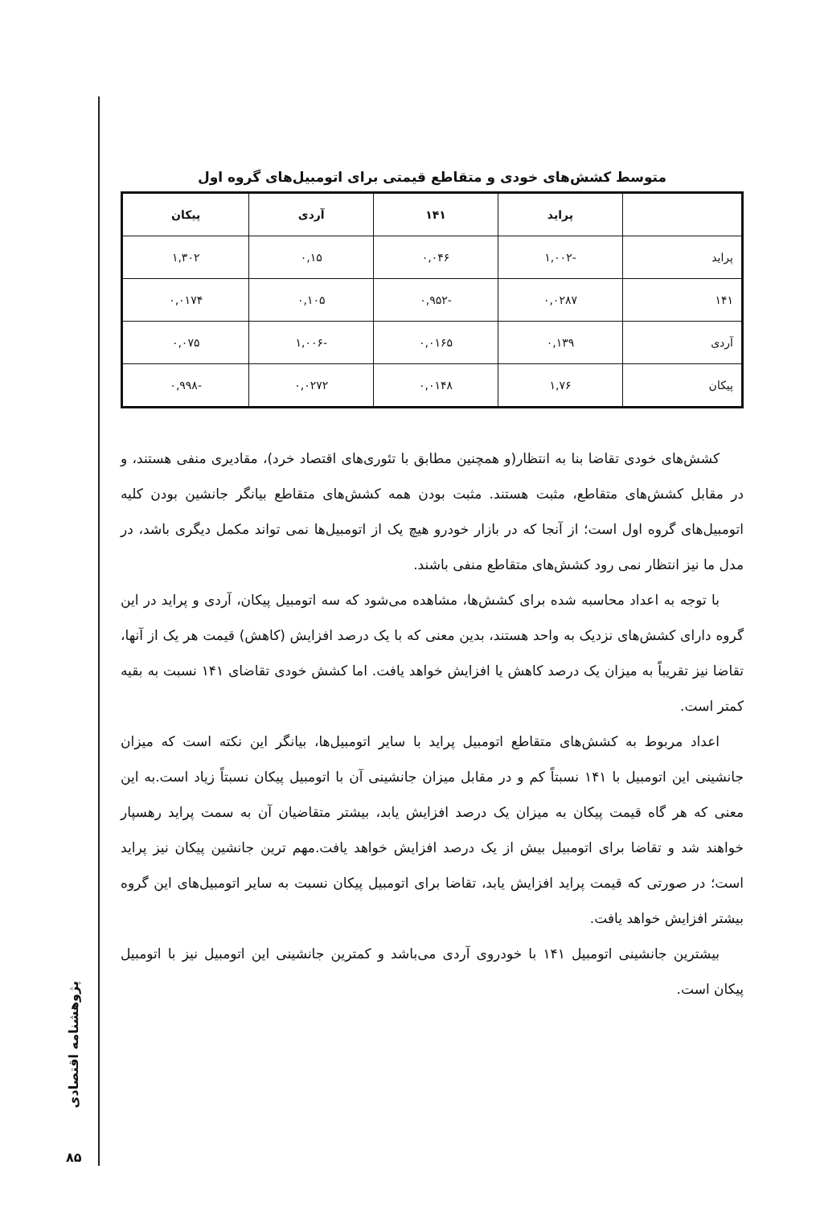متوسط کشش‌های خودی و متقاطع قیمتی برای اتومبیل‌های گروه اول
| | پراید | ۱۴۱ | آردی | پیکان |
| --- | --- | --- | --- | --- |
| پراید | -۱,۰۰۲ | ۰,۰۴۶ | ۰,۱۵ | ۱,۳۰۲ |
| ۱۴۱ | ۰,۰۲۸۷ | -۰,۹۵۲ | ۰,۱۰۵ | ۰,۰۱۷۴ |
| آردی | ۰,۱۳۹ | ۰,۰۱۶۵ | -۱,۰۰۶ | ۰,۰۷۵ |
| پیکان | ۱,۷۶ | ۰,۰۱۴۸ | ۰,۰۲۷۲ | -۰,۹۹۸ |
کشش‌های خودی تقاضا بنا به انتظار(و همچنین مطابق با تئوری‌های اقتصاد خرد)، مقادیری منفی هستند، و در مقابل کشش‌های متقاطع، مثبت هستند. مثبت بودن همه کشش‌های متقاطع بیانگر جانشین بودن کلیه اتومبیل‌های گروه اول است؛ از آنجا که در بازار خودرو هیچ یک از اتومبیل‌ها نمی تواند مکمل دیگری باشد، در مدل ما نیز انتظار نمی رود کشش‌های متقاطع منفی باشند.
با توجه به اعداد محاسبه شده برای کشش‌ها، مشاهده می‌شود که سه اتومبیل پیکان، آردی و پراید در این گروه دارای کشش‌های نزدیک به واحد هستند، بدین معنی که با یک درصد افزایش (کاهش) قیمت هر یک از آنها، تقاضا نیز تقریباً به میزان یک درصد کاهش یا افزایش خواهد یافت. اما کشش خودی تقاضای ۱۴۱ نسبت به بقیه کمتر است.
اعداد مربوط به کشش‌های متقاطع اتومبیل پراید با سایر اتومبیل‌ها، بیانگر این نکته است که میزان جانشینی این اتومبیل با ۱۴۱ نسبتاً کم و در مقابل میزان جانشینی آن با اتومبیل پیکان نسبتاً زیاد است.به این معنی که هر گاه قیمت پیکان به میزان یک درصد افزایش یابد، بیشتر متقاضیان آن به سمت پراید رهسپار خواهند شد و تقاضا برای اتومبیل بیش از یک درصد افزایش خواهد یافت.مهم ترین جانشین پیکان نیز پراید است؛ در صورتی که قیمت پراید افزایش یابد، تقاضا برای اتومبیل پیکان نسبت به سایر اتومبیل‌های این گروه بیشتر افزایش خواهد یافت.
بیشترین جانشینی اتومبیل ۱۴۱ با خودروی آردی می‌باشد و کمترین جانشینی این اتومبیل نیز با اتومبیل پیکان است.
پژوهشنامه اقتصادی
۸۵